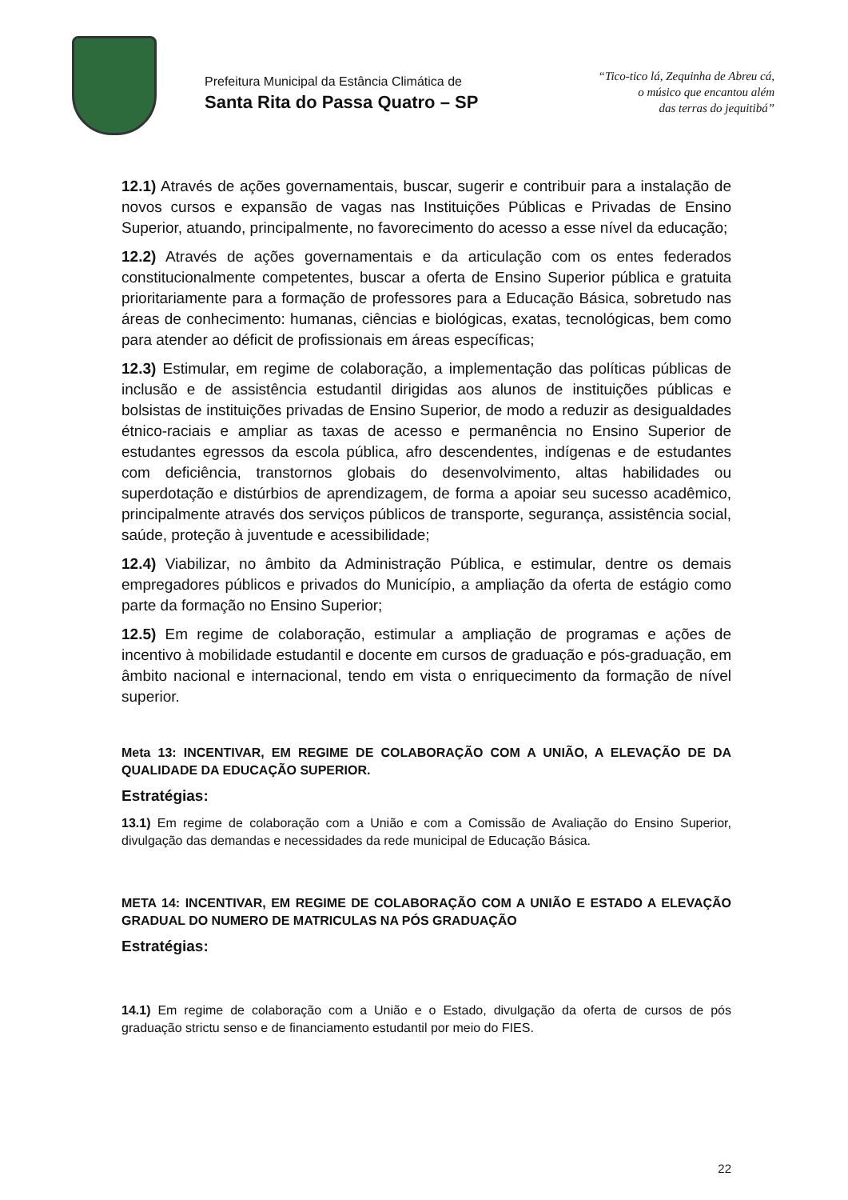Prefeitura Municipal da Estância Climática de
Santa Rita do Passa Quatro – SP
“Tico-tico lá, Zequinha de Abreu cá,
o músico que encantou além
das terras do jequitibá”
12.1) Através de ações governamentais, buscar, sugerir e contribuir para a instalação de novos cursos e expansão de vagas nas Instituições Públicas e Privadas de Ensino Superior, atuando, principalmente, no favorecimento do acesso a esse nível da educação;
12.2) Através de ações governamentais e da articulação com os entes federados constitucionalmente competentes, buscar a oferta de Ensino Superior pública e gratuita prioritariamente para a formação de professores para a Educação Básica, sobretudo nas áreas de conhecimento: humanas, ciências e biológicas, exatas, tecnológicas, bem como para atender ao déficit de profissionais em áreas específicas;
12.3) Estimular, em regime de colaboração, a implementação das políticas públicas de inclusão e de assistência estudantil dirigidas aos alunos de instituições públicas e bolsistas de instituições privadas de Ensino Superior, de modo a reduzir as desigualdades étnico-raciais e ampliar as taxas de acesso e permanência no Ensino Superior de estudantes egressos da escola pública, afro descendentes, indígenas e de estudantes com deficiência, transtornos globais do desenvolvimento, altas habilidades ou superdotação e distúrbios de aprendizagem, de forma a apoiar seu sucesso acadêmico, principalmente através dos serviços públicos de transporte, segurança, assistência social, saúde, proteção à juventude e acessibilidade;
12.4) Viabilizar, no âmbito da Administração Pública, e estimular, dentre os demais empregadores públicos e privados do Município, a ampliação da oferta de estágio como parte da formação no Ensino Superior;
12.5) Em regime de colaboração, estimular a ampliação de programas e ações de incentivo à mobilidade estudantil e docente em cursos de graduação e pós-graduação, em âmbito nacional e internacional, tendo em vista o enriquecimento da formação de nível superior.
Meta 13: INCENTIVAR, EM REGIME DE COLABORAÇÃO COM A UNIÃO, A ELEVAÇÃO DE DA QUALIDADE DA EDUCAÇÃO SUPERIOR.
Estratégias:
13.1) Em regime de colaboração com a União e com a Comissão de Avaliação do Ensino Superior, divulgação das demandas e necessidades da rede municipal de Educação Básica.
META 14: INCENTIVAR, EM REGIME DE COLABORAÇÃO COM A UNIÃO E ESTADO A ELEVAÇÃO GRADUAL DO NUMERO DE MATRICULAS NA PÓS GRADUAÇÃO
Estratégias:
14.1) Em regime de colaboração com a União e o Estado, divulgação da oferta de cursos de pós graduação strictu senso e de financiamento estudantil por meio do FIES.
22